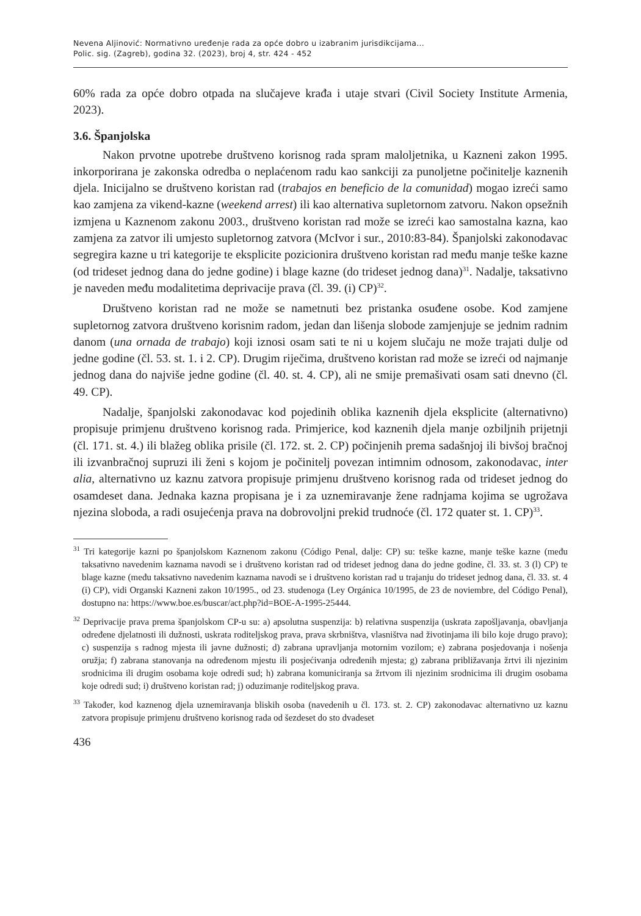Nevena Aljinović: Normativno uređenje rada za opće dobro u izabranim jurisdikcijama...
Polic. sig. (Zagreb), godina 32. (2023), broj 4, str. 424 - 452
60% rada za opće dobro otpada na slučajeve krađa i utaje stvari (Civil Society Institute Armenia, 2023).
3.6. Španjolska
Nakon prvotne upotrebe društveno korisnog rada spram maloljetnika, u Kazneni zakon 1995. inkorporirana je zakonska odredba o neplaćenom radu kao sankciji za punoljetne počinitelje kaznenih djela. Inicijalno se društveno koristan rad (trabajos en beneficio de la comunidad) mogao izreći samo kao zamjena za vikend-kazne (weekend arrest) ili kao alternativa supletornom zatvoru. Nakon opsežnih izmjena u Kaznenom zakonu 2003., društveno koristan rad može se izreći kao samostalna kazna, kao zamjena za zatvor ili umjesto supletornog zatvora (McIvor i sur., 2010:83-84). Španjolski zakonodavac segregira kazne u tri kategorije te eksplicite pozicionira društveno koristan rad među manje teške kazne (od trideset jednog dana do jedne godine) i blage kazne (do trideset jednog dana)<sup>31</sup>. Nadalje, taksativno je naveden među modalitetima deprivacije prava (čl. 39. (i) CP)<sup>32</sup>.
Društveno koristan rad ne može se nametnuti bez pristanka osuđene osobe. Kod zamjene supletornog zatvora društveno korisnim radom, jedan dan lišenja slobode zamjenjuje se jednim radnim danom (una ornada de trabajo) koji iznosi osam sati te ni u kojem slučaju ne može trajati dulje od jedne godine (čl. 53. st. 1. i 2. CP). Drugim riječima, društveno koristan rad može se izreći od najmanje jednog dana do najviše jedne godine (čl. 40. st. 4. CP), ali ne smije premašivati osam sati dnevno (čl. 49. CP).
Nadalje, španjolski zakonodavac kod pojedinih oblika kaznenih djela eksplicite (alternativno) propisuje primjenu društveno korisnog rada. Primjerice, kod kaznenih djela manje ozbiljnih prijetnji (čl. 171. st. 4.) ili blažeg oblika prisile (čl. 172. st. 2. CP) počinjenih prema sadašnjoj ili bivšoj bračnoj ili izvanbračnoj supruzi ili ženi s kojom je počinitelj povezan intimnim odnosom, zakonodavac, inter alia, alternativno uz kaznu zatvora propisuje primjenu društveno korisnog rada od trideset jednog do osamdeset dana. Jednaka kazna propisana je i za uznemiravanje žene radnjama kojima se ugrožava njezina sloboda, a radi osujećenja prava na dobrovoljni prekid trudnoće (čl. 172 quater st. 1. CP)<sup>33</sup>.
<sup>31</sup> Tri kategorije kazni po španjolskom Kaznenom zakonu (Código Penal, dalje: CP) su: teške kazne, manje teške kazne (među taksativno navedenim kaznama navodi se i društveno koristan rad od trideset jednog dana do jedne godine, čl. 33. st. 3 (l) CP) te blage kazne (među taksativno navedenim kaznama navodi se i društveno koristan rad u trajanju do trideset jednog dana, čl. 33. st. 4 (i) CP), vidi Organski Kazneni zakon 10/1995., od 23. studenoga (Ley Orgánica 10/1995, de 23 de noviembre, del Código Penal), dostupno na: https://www.boe.es/buscar/act.php?id=BOE-A-1995-25444.
<sup>32</sup> Deprivacije prava prema španjolskom CP-u su: a) apsolutna suspenzija: b) relativna suspenzija (uskrata zapošljavanja, obavljanja određene djelatnosti ili dužnosti, uskrata roditeljskog prava, prava skrbništva, vlasništva nad životinjama ili bilo koje drugo pravo); c) suspenzija s radnog mjesta ili javne dužnosti; d) zabrana upravljanja motornim vozilom; e) zabrana posjedovanja i nošenja oružja; f) zabrana stanovanja na određenom mjestu ili posjećivanja određenih mjesta; g) zabrana približavanja žrtvi ili njezinim srodnicima ili drugim osobama koje odredi sud; h) zabrana komuniciranja sa žrtvom ili njezinim srodnicima ili drugim osobama koje odredi sud; i) društveno koristan rad; j) oduzimanje roditeljskog prava.
<sup>33</sup> Također, kod kaznenog djela uznemiravanja bliskih osoba (navedenih u čl. 173. st. 2. CP) zakonodavac alternativno uz kaznu zatvora propisuje primjenu društveno korisnog rada od šezdeset do sto dvadeset
436